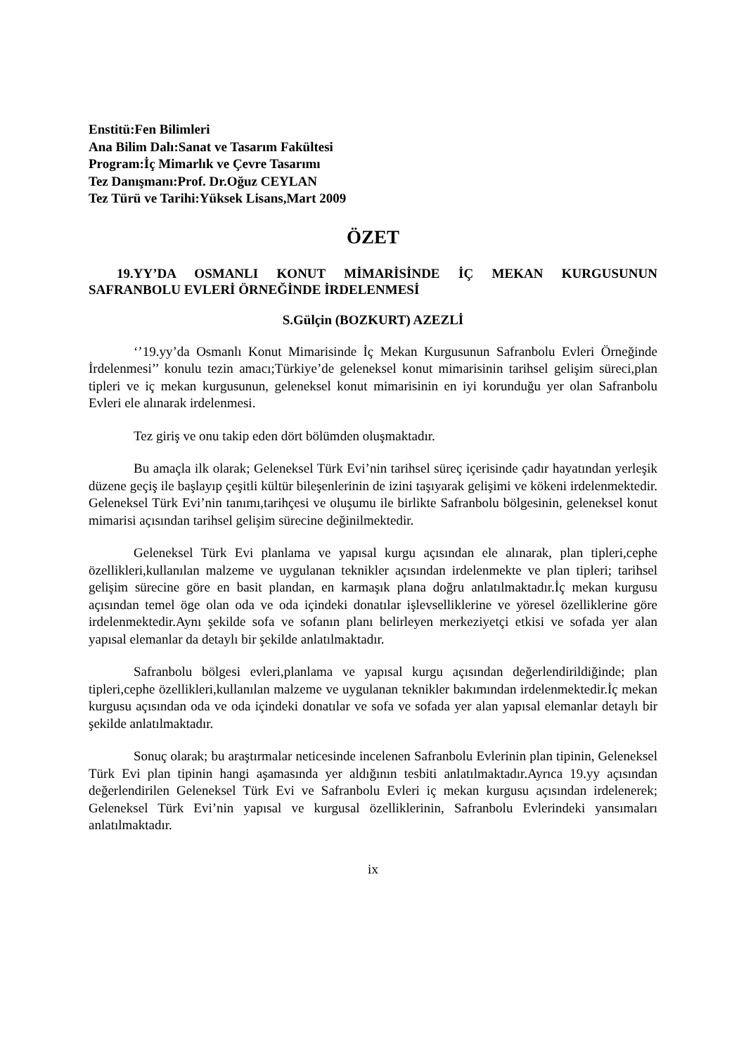Enstitü:Fen Bilimleri
Ana Bilim Dalı:Sanat ve Tasarım Fakültesi
Program:İç Mimarlık ve Çevre Tasarımı
Tez Danışmanı:Prof. Dr.Oğuz CEYLAN
Tez Türü ve Tarihi:Yüksek Lisans,Mart 2009
ÖZET
19.YY’DA OSMANLI KONUT MİMARİSİNDE İÇ MEKAN KURGUSUNUN SAFRANBOLU EVLERİ ÖRNEĞİNDE İRDELENMESİ
S.Gülçin (BOZKURT) AZEZLİ
‘’19.yy’da Osmanlı Konut Mimarisinde İç Mekan Kurgusunun Safranbolu Evleri Örneğinde İrdelenmesi’’ konulu tezin amacı;Türkiye’de geleneksel konut mimarisinin tarihsel gelişim süreci,plan tipleri ve iç mekan kurgusunun, geleneksel konut mimarisinin en iyi korunduğu yer olan Safranbolu Evleri ele alınarak irdelenmesi.
Tez giriş ve onu takip eden dört bölümden oluşmaktadır.
Bu amaçla ilk olarak; Geleneksel Türk Evi’nin tarihsel süreç içerisinde çadır hayatından yerleşik düzene geçiş ile başlayıp çeşitli kültür bileşenlerinin de izini taşıyarak gelişimi ve kökeni irdelenmektedir. Geleneksel Türk Evi’nin tanımı,tarihçesi ve oluşumu ile birlikte Safranbolu bölgesinin, geleneksel konut mimarisi açısından tarihsel gelişim sürecine değinilmektedir.
Geleneksel Türk Evi planlama ve yapısal kurgu açısından ele alınarak, plan tipleri,cephe özellikleri,kullanılan malzeme ve uygulanan teknikler açısından irdelenmekte ve plan tipleri; tarihsel gelişim sürecine göre en basit plandan, en karmaşık plana doğru anlatılmaktadır.İç mekan kurgusu açısından temel öge olan oda ve oda içindeki donatılar işlevselliklerine ve yöresel özelliklerine göre irdelenmektedir.Aynı şekilde sofa ve sofanın planı belirleyen merkeziyetçi etkisi ve sofada yer alan yapısal elemanlar da detaylı bir şekilde anlatılmaktadır.
Safranbolu bölgesi evleri,planlama ve yapısal kurgu açısından değerlendirildiğinde; plan tipleri,cephe özellikleri,kullanılan malzeme ve uygulanan teknikler bakımından irdelenmektedir.İç mekan kurgusu açısından oda ve oda içindeki donatılar ve sofa ve sofada yer alan yapısal elemanlar detaylı bir şekilde anlatılmaktadır.
Sonuç olarak; bu araştırmalar neticesinde incelenen Safranbolu Evlerinin plan tipinin, Geleneksel Türk Evi plan tipinin hangi aşamasında yer aldığının tesbiti anlatılmaktadır.Ayrıca 19.yy açısından değerlendirilen Geleneksel Türk Evi ve Safranbolu Evleri iç mekan kurgusu açısından irdelenerek; Geleneksel Türk Evi’nin yapısal ve kurgusal özelliklerinin, Safranbolu Evlerindeki yansımaları anlatılmaktadır.
ix